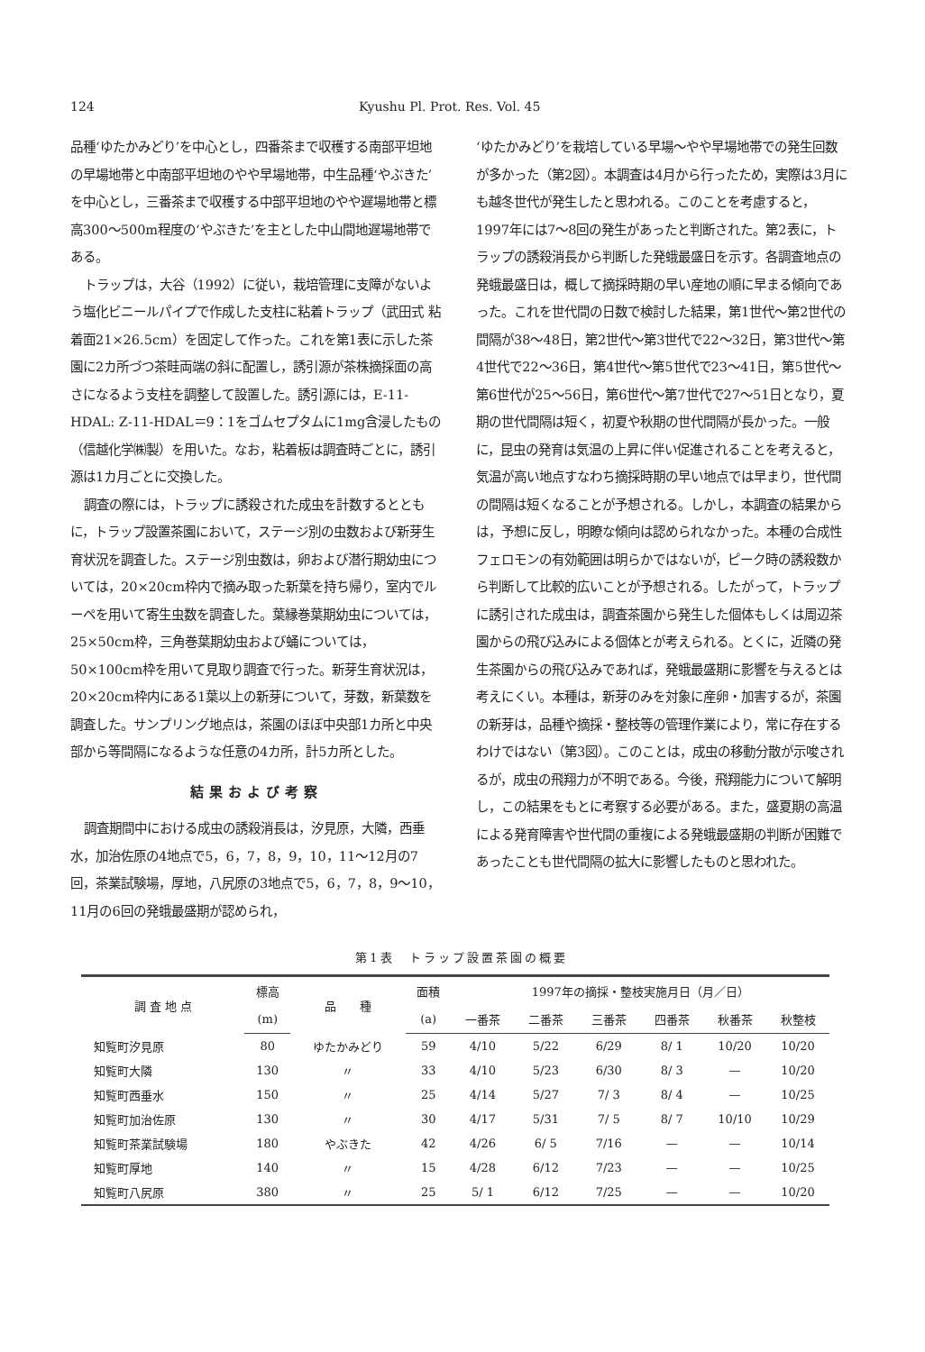124 Kyushu Pl. Prot. Res. Vol. 45
品種‘ゆたかみどり’を中心とし，四番茶まで収穫する南部平坦地の早場地帯と中南部平坦地のやや早場地帯，中生品種‘やぶきた’を中心とし，三番茶まで収穫する中部平坦地のやや遅場地帯と標高300～500m程度の‘やぶきた’を主とした中山間地遅場地帯である。
トラップは，大谷（1992）に従い，栽培管理に支障がないよう塩化ビニールパイプで作成した支柱に粘着トラップ（武田式 粘着面21×26.5cm）を固定して作った。これを第1表に示した茶園に2カ所づつ茶畦両端の斜に配置し，誘引源が茶株摘採面の高さになるよう支柱を調整して設置した。誘引源には，E-11-HDAL: Z-11-HDAL＝9：1をゴムセプタムに1mg含浸したもの（信越化学㈱製）を用いた。なお，粘着板は調査時ごとに，誘引源は1カ月ごとに交換した。
調査の際には，トラップに誘殺された成虫を計数するとともに，トラップ設置茶園において，ステージ別の虫数および新芽生育状況を調査した。ステージ別虫数は，卵および潜行期幼虫については，20×20cm枠内で摘み取った新葉を持ち帰り，室内でルーペを用いて寄生虫数を調査した。葉縁巻葉期幼虫については，25×50cm枠，三角巻葉期幼虫および蛹については，50×100cm枠を用いて見取り調査で行った。新芽生育状況は，20×20cm枠内にある1葉以上の新芽について，芽数，新葉数を調査した。サンプリング地点は，茶園のほぼ中央部1カ所と中央部から等間隔になるような任意の4カ所，計5カ所とした。
結果および考察
調査期間中における成虫の誘殺消長は，汐見原，大隣，西垂水，加治佐原の4地点で5，6，7，8，9，10，11～12月の7回，茶業試験場，厚地，八尻原の3地点で5，6，7，8，9～10，11月の6回の発蛾最盛期が認められ，
‘ゆたかみどり’を栽培している早場～やや早場地帯での発生回数が多かった（第2図）。本調査は4月から行ったため，実際は3月にも越冬世代が発生したと思われる。このことを考慮すると，1997年には7～8回の発生があったと判断された。第2表に，トラップの誘殺消長から判断した発蛾最盛日を示す。各調査地点の発蛾最盛日は，概して摘採時期の早い産地の順に早まる傾向であった。これを世代間の日数で検討した結果，第1世代～第2世代の間隔が38～48日，第2世代～第3世代で22～32日，第3世代～第4世代で22～36日，第4世代～第5世代で23～41日，第5世代～第6世代が25～56日，第6世代～第7世代で27～51日となり，夏期の世代間隔は短く，初夏や秋期の世代間隔が長かった。一般に，昆虫の発育は気温の上昇に伴い促進されることを考えると，気温が高い地点すなわち摘採時期の早い地点では早まり，世代間の間隔は短くなることが予想される。しかし，本調査の結果からは，予想に反し，明瞭な傾向は認められなかった。本種の合成性フェロモンの有効範囲は明らかではないが，ピーク時の誘殺数から判断して比較的広いことが予想される。したがって，トラップに誘引された成虫は，調査茶園から発生した個体もしくは周辺茶園からの飛び込みによる個体とが考えられる。とくに，近隣の発生茶園からの飛び込みであれば，発蛾最盛期に影響を与えるとは考えにくい。本種は，新芽のみを対象に産卵・加害するが，茶園の新芽は，品種や摘採・整枝等の管理作業により，常に存在するわけではない（第3図）。このことは，成虫の移動分散が示唆されるが，成虫の飛翔力が不明である。今後，飛翔能力について解明し，この結果をもとに考察する必要がある。また，盛夏期の高温による発育障害や世代間の重複による発蛾最盛期の判断が困難であったことも世代間隔の拡大に影響したものと思われた。
第1表　トラップ設置茶園の概要
| 調 査 地 点 | 標高 | 品 種 | 面積 | 1997年の摘採・整枝実施月日（月／日） | | | | | |
| --- | --- | --- | --- | --- | --- | --- | --- | --- | --- |
| | (m) | | (a) | 一番茶 | 二番茶 | 三番茶 | 四番茶 | 秋番茶 | 秋整枝 |
| 知覧町汐見原 | 80 | ゆたかみどり | 59 | 4/10 | 5/22 | 6/29 | 8/ 1 | 10/20 | 10/20 |
| 知覧町大隣 | 130 | 〃 | 33 | 4/10 | 5/23 | 6/30 | 8/ 3 | — | 10/20 |
| 知覧町西垂水 | 150 | 〃 | 25 | 4/14 | 5/27 | 7/ 3 | 8/ 4 | — | 10/25 |
| 知覧町加治佐原 | 130 | 〃 | 30 | 4/17 | 5/31 | 7/ 5 | 8/ 7 | 10/10 | 10/29 |
| 知覧町茶業試験場 | 180 | やぶきた | 42 | 4/26 | 6/ 5 | 7/16 | — | — | 10/14 |
| 知覧町厚地 | 140 | 〃 | 15 | 4/28 | 6/12 | 7/23 | — | — | 10/25 |
| 知覧町八尻原 | 380 | 〃 | 25 | 5/ 1 | 6/12 | 7/25 | — | — | 10/20 |